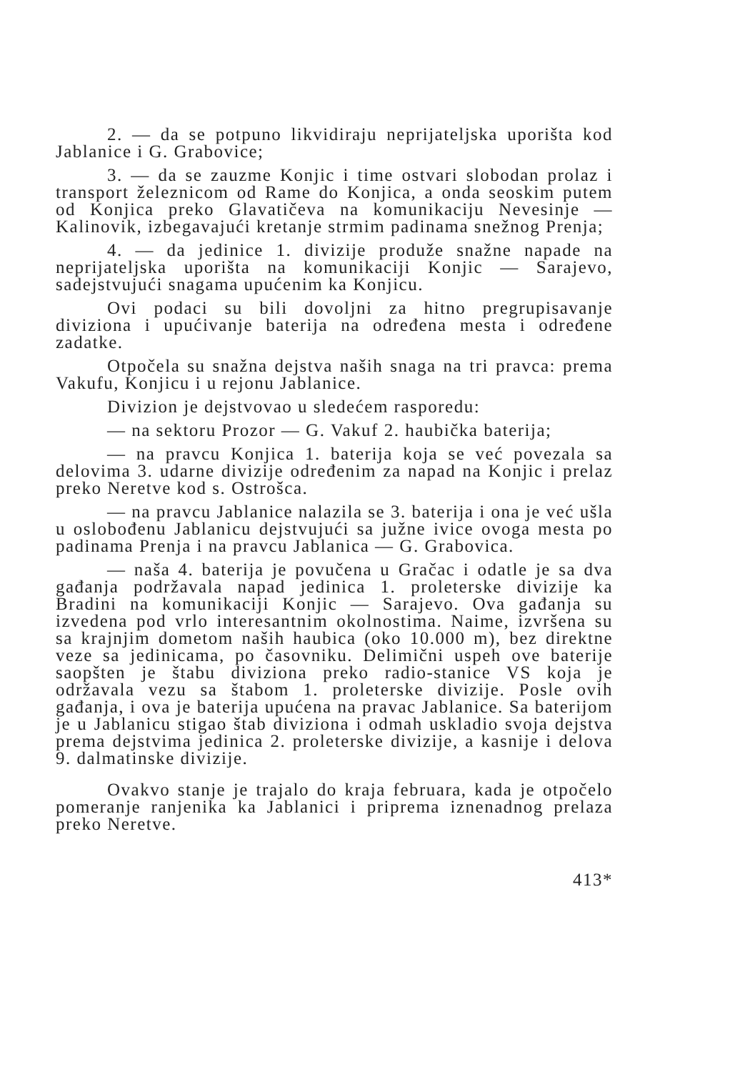2. — da se potpuno likvidiraju neprijateljska uporišta kod Jablanice i G. Grabovice;
3. — da se zauzme Konjic i time ostvari slobodan prolaz i transport železnicom od Rame do Konjica, a onda seoskim putem od Konjica preko Glavatičeva na komunikaciju Nevesinje — Kalinovik, izbegavajući kretanje strmim padinama snežnog Prenja;
4. — da jedinice 1. divizije produže snažne napade na neprijateljska uporišta na komunikaciji Konjic — Sarajevo, sadejstvujući snagama upućenim ka Konjicu.
Ovi podaci su bili dovoljni za hitno pregrupisavanje diviziona i upućivanje baterija na određena mesta i određene zadatke.
Otpočela su snažna dejstva naših snaga na tri pravca: prema Vakufu, Konjicu i u rejonu Jablanice.
Divizion je dejstvovao u sledećem rasporedu:
— na sektoru Prozor — G. Vakuf 2. haubička baterija;
— na pravcu Konjica 1. baterija koja se već povezala sa delovima 3. udarne divizije određenim za napad na Konjic i prelaz preko Neretve kod s. Ostrošca.
— na pravcu Jablanice nalazila se 3. baterija i ona je već ušla u oslobođenu Jablanicu dejstvujući sa južne ivice ovoga mesta po padinama Prenja i na pravcu Jablanica — G. Grabovica.
— naša 4. baterija je povučena u Gračac i odatle je sa dva gađanja podržavala napad jedinica 1. proleterske divizije ka Bradini na komunikaciji Konjic — Sarajevo. Ova gađanja su izvedena pod vrlo interesantnim okolnostima. Naime, izvršena su sa krajnjim dometom naših haubica (oko 10.000 m), bez direktne veze sa jedinicama, po časovniku. Delimični uspeh ove baterije saopšten je štabu diviziona preko radio-stanice VS koja je održavala vezu sa štabom 1. proleterske divizije. Posle ovih gađanja, i ova je baterija upućena na pravac Jablanice. Sa baterijom je u Jablanicu stigao štab diviziona i odmah uskladio svoja dejstva prema dejstvima jedinica 2. proleterske divizije, a kasnije i delova 9. dalmatinske divizije.
Ovakvo stanje je trajalo do kraja februara, kada je otpočelo pomeranje ranjenika ka Jablanici i priprema iznenadnog prelaza preko Neretve.
413*